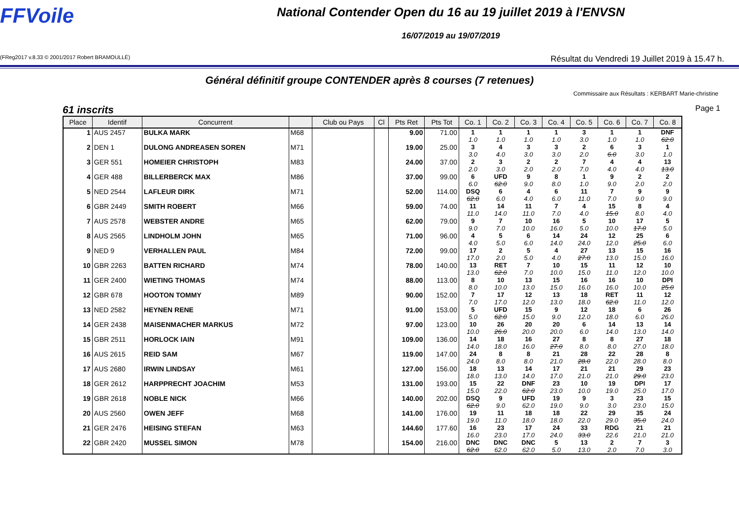FFVoile
National Contender Open du 16 au 19 juillet 2019 à l'ENVSN
16/07/2019 au 19/07/2019
(FReg2017 v.8.33 © 2001/2017 Robert BRAMOULLÉ) Résultat du Vendredi 19 Juillet 2019 à 15.47 h.
Général définitif groupe CONTENDER après 8 courses (7 retenues)
Commissaire aux Résultats : KERBART Marie-christine
61 inscrits Page 1
| Place | Identif | Concurrent | | Club ou Pays | Cl | Pts Ret | Pts Tot | Co. 1 | Co. 2 | Co. 3 | Co. 4 | Co. 5 | Co. 6 | Co. 7 | Co. 8 |
| --- | --- | --- | --- | --- | --- | --- | --- | --- | --- | --- | --- | --- | --- | --- | --- |
| 1 | AUS 2457 | BULKA MARK | M68 | | | 9.00 | 71.00 | 1 1.0 | 1 1.0 | 1 1.0 | 1 1.0 | 3 3.0 | 1 1.0 | 1 1.0 | DNF 62.0 |
| 2 | DEN 1 | DULONG ANDREASEN SOREN | M71 | | | 19.00 | 25.00 | 3 3.0 | 4 4.0 | 3 3.0 | 3 3.0 | 2 2.0 | 6 6.0 | 3 3.0 | 1 1.0 |
| 3 | GER 551 | HOMEIER CHRISTOPH | M83 | | | 24.00 | 37.00 | 2 2.0 | 3 3.0 | 2 2.0 | 2 2.0 | 7 7.0 | 4 4.0 | 4 4.0 | 13 13.0 |
| 4 | GER 488 | BILLERBERCK MAX | M86 | | | 37.00 | 99.00 | 6 6.0 | UFD 62.0 | 9 9.0 | 8 8.0 | 1 1.0 | 9 9.0 | 2 2.0 | 2 2.0 |
| 5 | NED 2544 | LAFLEUR DIRK | M71 | | | 52.00 | 114.00 | DSQ 62.0 | 6 6.0 | 4 4.0 | 6 6.0 | 11 11.0 | 7 7.0 | 9 9.0 | 9 9.0 |
| 6 | GBR 2449 | SMITH ROBERT | M66 | | | 59.00 | 74.00 | 11 11.0 | 14 14.0 | 11 11.0 | 7 7.0 | 4 4.0 | 15 15.0 | 8 8.0 | 4 4.0 |
| 7 | AUS 2578 | WEBSTER ANDRE | M65 | | | 62.00 | 79.00 | 9 9.0 | 7 7.0 | 10 10.0 | 16 16.0 | 5 5.0 | 10 10.0 | 17 17.0 | 5 5.0 |
| 8 | AUS 2565 | LINDHOLM JOHN | M65 | | | 71.00 | 96.00 | 4 4.0 | 5 5.0 | 6 6.0 | 14 14.0 | 24 24.0 | 12 12.0 | 25 25.0 | 6 6.0 |
| 9 | NED 9 | VERHALLEN PAUL | M84 | | | 72.00 | 99.00 | 17 17.0 | 2 2.0 | 5 5.0 | 4 4.0 | 27 27.0 | 13 13.0 | 15 15.0 | 16 16.0 |
| 10 | GBR 2263 | BATTEN RICHARD | M74 | | | 78.00 | 140.00 | 13 13.0 | RET 62.0 | 7 7.0 | 10 10.0 | 15 15.0 | 11 11.0 | 12 12.0 | 10 10.0 |
| 11 | GER 2400 | WIETING THOMAS | M74 | | | 88.00 | 113.00 | 8 8.0 | 10 10.0 | 13 13.0 | 15 15.0 | 16 16.0 | 16 16.0 | 10 10.0 | DPI 25.0 |
| 12 | GBR 678 | HOOTON TOMMY | M89 | | | 90.00 | 152.00 | 7 7.0 | 17 17.0 | 12 12.0 | 13 13.0 | 18 18.0 | RET 62.0 | 11 11.0 | 12 12.0 |
| 13 | NED 2582 | HEYNEN RENE | M71 | | | 91.00 | 153.00 | 5 5.0 | UFD 62.0 | 15 15.0 | 9 9.0 | 12 12.0 | 18 18.0 | 6 6.0 | 26 26.0 |
| 14 | GER 2438 | MAISENMACHER MARKUS | M72 | | | 97.00 | 123.00 | 10 10.0 | 26 26.0 | 20 20.0 | 20 20.0 | 6 6.0 | 14 14.0 | 13 13.0 | 14 14.0 |
| 15 | GBR 2511 | HORLOCK IAIN | M91 | | | 109.00 | 136.00 | 14 14.0 | 18 18.0 | 16 16.0 | 27 27.0 | 8 8.0 | 8 8.0 | 27 27.0 | 18 18.0 |
| 16 | AUS 2615 | REID SAM | M67 | | | 119.00 | 147.00 | 24 24.0 | 8 8.0 | 8 8.0 | 21 21.0 | 28 28.0 | 22 22.0 | 28 28.0 | 8 8.0 |
| 17 | AUS 2680 | IRWIN LINDSAY | M61 | | | 127.00 | 156.00 | 18 18.0 | 13 13.0 | 14 14.0 | 17 17.0 | 21 21.0 | 21 21.0 | 29 29.0 | 23 23.0 |
| 18 | GER 2612 | HARPPRECHT JOACHIM | M53 | | | 131.00 | 193.00 | 15 15.0 | 22 22.0 | DNF 62.0 | 23 23.0 | 10 10.0 | 19 19.0 | DPI 25.0 | 17 17.0 |
| 19 | GBR 2618 | NOBLE NICK | M66 | | | 140.00 | 202.00 | DSQ 62.0 | 9 9.0 | UFD 62.0 | 19 19.0 | 9 9.0 | 3 3.0 | 23 23.0 | 15 15.0 |
| 20 | AUS 2560 | OWEN JEFF | M68 | | | 141.00 | 176.00 | 19 19.0 | 11 11.0 | 18 18.0 | 18 18.0 | 22 22.0 | 29 29.0 | 35 35.0 | 24 24.0 |
| 21 | GER 2476 | HEISING STEFAN | M63 | | | 144.60 | 177.60 | 16 16.0 | 23 23.0 | 17 17.0 | 24 24.0 | 33 33.0 | RDG 22.6 | 21 21.0 | 21 21.0 |
| 22 | GBR 2420 | MUSSEL SIMON | M78 | | | 154.00 | 216.00 | DNC 62.0 | DNC 62.0 | DNC 62.0 | 5 5.0 | 13 13.0 | 2 2.0 | 7 7.0 | 3 3.0 |